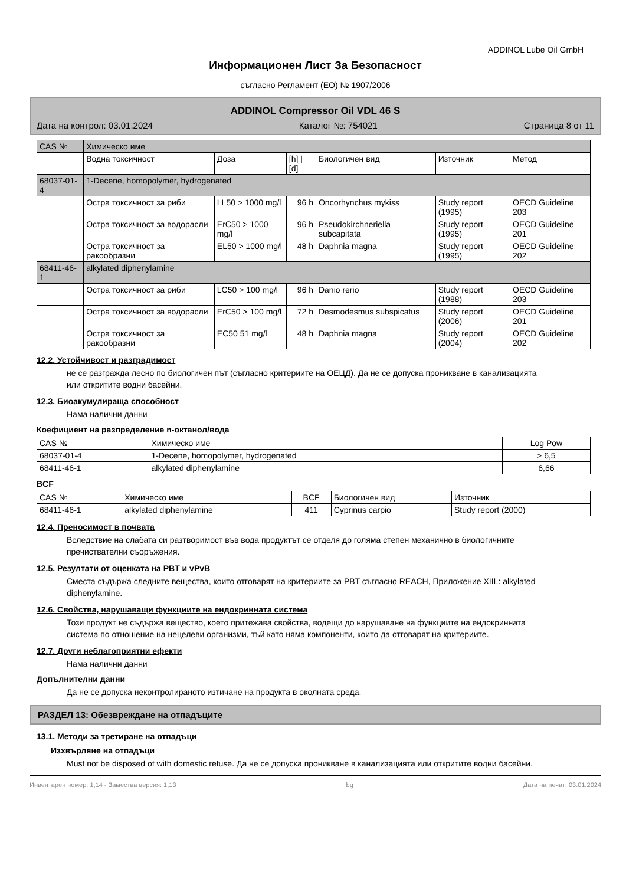ADDINOL Lube Oil GmbH
Информационен Лист За Безопасност
съгласно Регламент (ЕО) № 1907/2006
ADDINOL Compressor Oil VDL 46 S
Дата на контрол: 03.01.2024 Каталог №: 754021 Страница 8 от 11
| CAS № | Химическо име | | | | | |
| --- | --- | --- | --- | --- | --- | --- |
| | Водна токсичност | Доза | [h] / [d] | Биологичен вид | Източник | Метод |
| 68037-01-4 | 1-Decene, homopolymer, hydrogenated | | | | | |
| | Остра токсичност за риби | LL50 > 1000 mg/l | 96 h | Oncorhynchus mykiss | Study report (1995) | OECD Guideline 203 |
| | Остра токсичност за водорасли | ErC50 > 1000 mg/l | 96 h | Pseudokirchneriella subcapitata | Study report (1995) | OECD Guideline 201 |
| | Остра токсичност за ракообразни | EL50 > 1000 mg/l | 48 h | Daphnia magna | Study report (1995) | OECD Guideline 202 |
| 68411-46-1 | alkylated diphenylamine | | | | | |
| | Остра токсичност за риби | LC50 > 100 mg/l | 96 h | Danio rerio | Study report (1988) | OECD Guideline 203 |
| | Остра токсичност за водорасли | ErC50 > 100 mg/l | 72 h | Desmodesmus subspicatus | Study report (2006) | OECD Guideline 201 |
| | Остра токсичност за ракообразни | EC50 51 mg/l | 48 h | Daphnia magna | Study report (2004) | OECD Guideline 202 |
12.2. Устойчивост и разградимост
не се разгражда лесно по биологичен път (съгласно критериите на ОЕЦД). Да не се допуска проникване в канализацията или откритите водни басейни.
12.3. Биоакумулираща способност
Нама налични данни
Коефициент на разпределение n-октанол/вода
| CAS № | Химическо име | Log Pow |
| --- | --- | --- |
| 68037-01-4 | 1-Decene, homopolymer, hydrogenated | > 6,5 |
| 68411-46-1 | alkylated diphenylamine | 6,66 |
BCF
| CAS № | Химическо име | BCF | Биологичен вид | Източник |
| --- | --- | --- | --- | --- |
| 68411-46-1 | alkylated diphenylamine | 411 | Cyprinus carpio | Study report (2000) |
12.4. Преносимост в почвата
Вследствие на слабата си разтворимост във вода продуктът се отделя до голяма степен механично в биологичните пречиствателни съоръжения.
12.5. Резултати от оценката на PBT и vPvB
Сместа съдържа следните вещества, които отговарят на критериите за PBT съгласно REACH, Приложение XIII.: alkylated diphenylamine.
12.6. Свойства, нарушаващи функциите на ендокринната система
Този продукт не съдържа вещество, което притежава свойства, водещи до нарушаване на функциите на ендокринната система по отношение на нецелеви организми, тъй като няма компоненти, които да отговарят на критериите.
12.7. Други неблагоприятни ефекти
Нама налични данни
Допълнителни данни
Да не се допуска неконтролираното изтичане на продукта в околната среда.
РАЗДЕЛ 13: Обезвреждане на отпадъците
13.1. Методи за третиране на отпадъци
Изхвърляне на отпадъци
Must not be disposed of with domestic refuse. Да не се допуска проникване в канализацията или откритите водни басейни.
Инвентарен номер: 1,14 - Замества версия: 1,13 bg Дата на печат: 03.01.2024